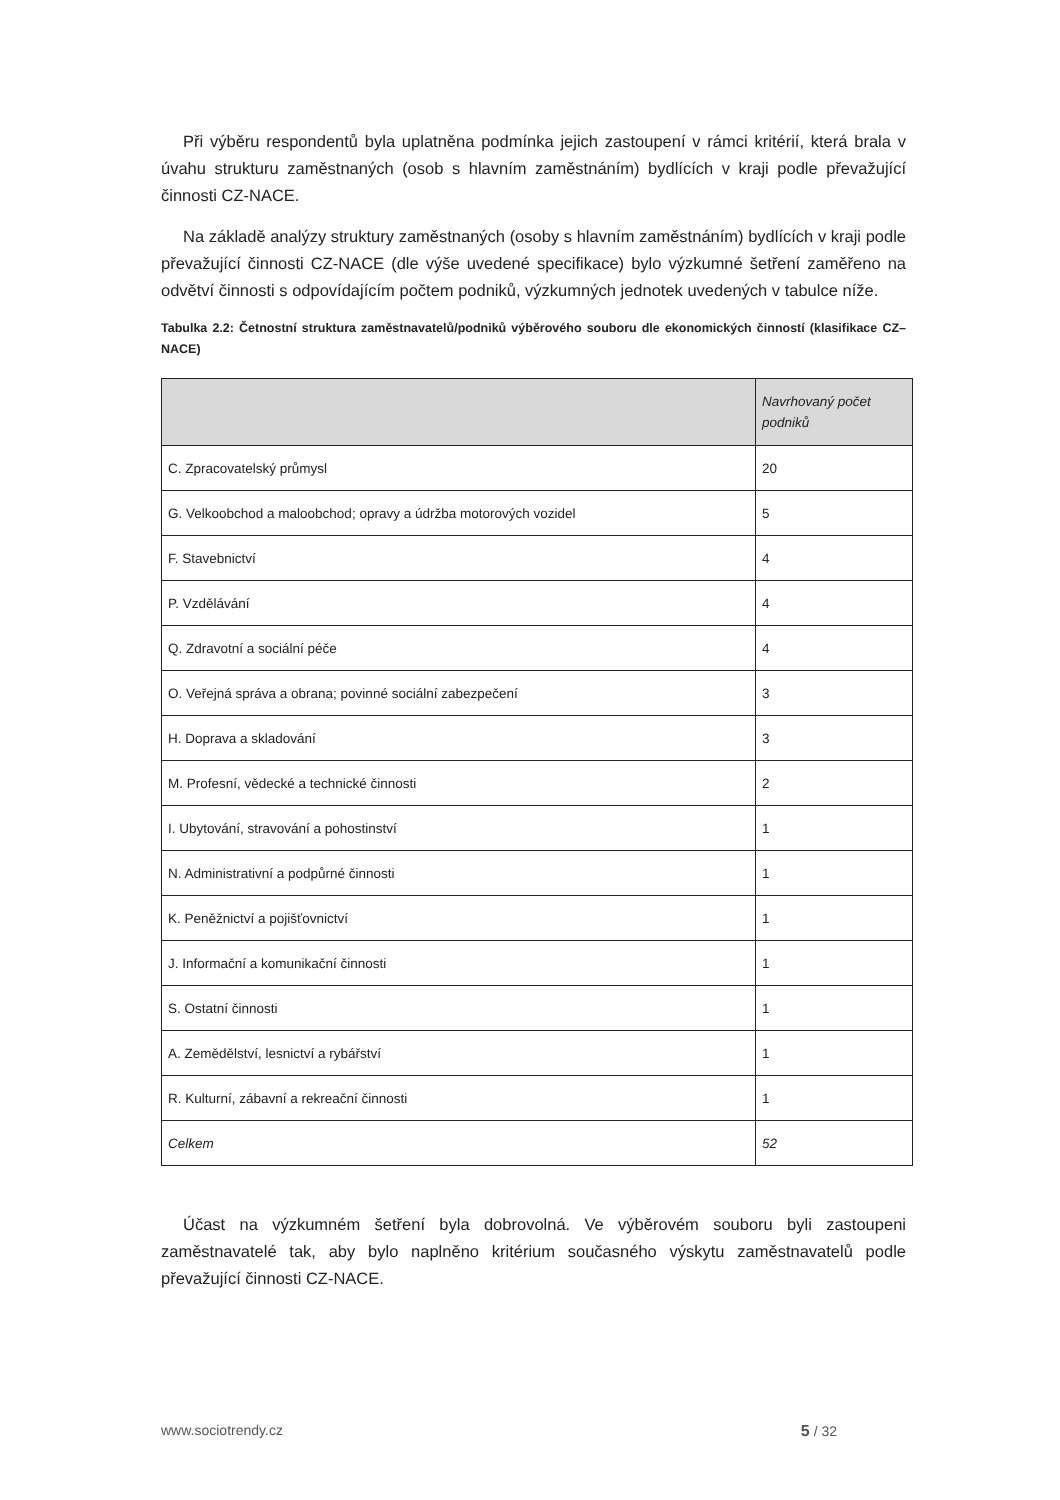Při výběru respondentů byla uplatněna podmínka jejich zastoupení v rámci kritérií, která brala v úvahu strukturu zaměstnaných (osob s hlavním zaměstnáním) bydlících v kraji podle převažující činnosti CZ-NACE.
Na základě analýzy struktury zaměstnaných (osoby s hlavním zaměstnáním) bydlících v kraji podle převažující činnosti CZ-NACE (dle výše uvedené specifikace) bylo výzkumné šetření zaměřeno na odvětví činnosti s odpovídajícím počtem podniků, výzkumných jednotek uvedených v tabulce níže.
Tabulka 2.2: Četnostní struktura zaměstnavatelů/podniků výběrového souboru dle ekonomických činností (klasifikace CZ–NACE)
| | Navrhovaný počet podniků |
| --- | --- |
| C. Zpracovatelský průmysl | 20 |
| G. Velkoobchod a maloobchod; opravy a údržba motorových vozidel | 5 |
| F. Stavebnictví | 4 |
| P. Vzdělávání | 4 |
| Q. Zdravotní a sociální péče | 4 |
| O. Veřejná správa a obrana; povinné sociální zabezpečení | 3 |
| H. Doprava a skladování | 3 |
| M. Profesní, vědecké a technické činnosti | 2 |
| I. Ubytování, stravování a pohostinství | 1 |
| N. Administrativní a podpůrné činnosti | 1 |
| K. Peněžnictví a pojišťovnictví | 1 |
| J. Informační a komunikační činnosti | 1 |
| S. Ostatní činnosti | 1 |
| A. Zemědělství, lesnictví a rybářství | 1 |
| R. Kulturní, zábavní a rekreační činnosti | 1 |
| Celkem | 52 |
Účast na výzkumném šetření byla dobrovolná. Ve výběrovém souboru byli zastoupeni zaměstnavatelé tak, aby bylo naplněno kritérium současného výskytu zaměstnavatelů podle převažující činnosti CZ-NACE.
www.sociotrendy.cz 5 / 32